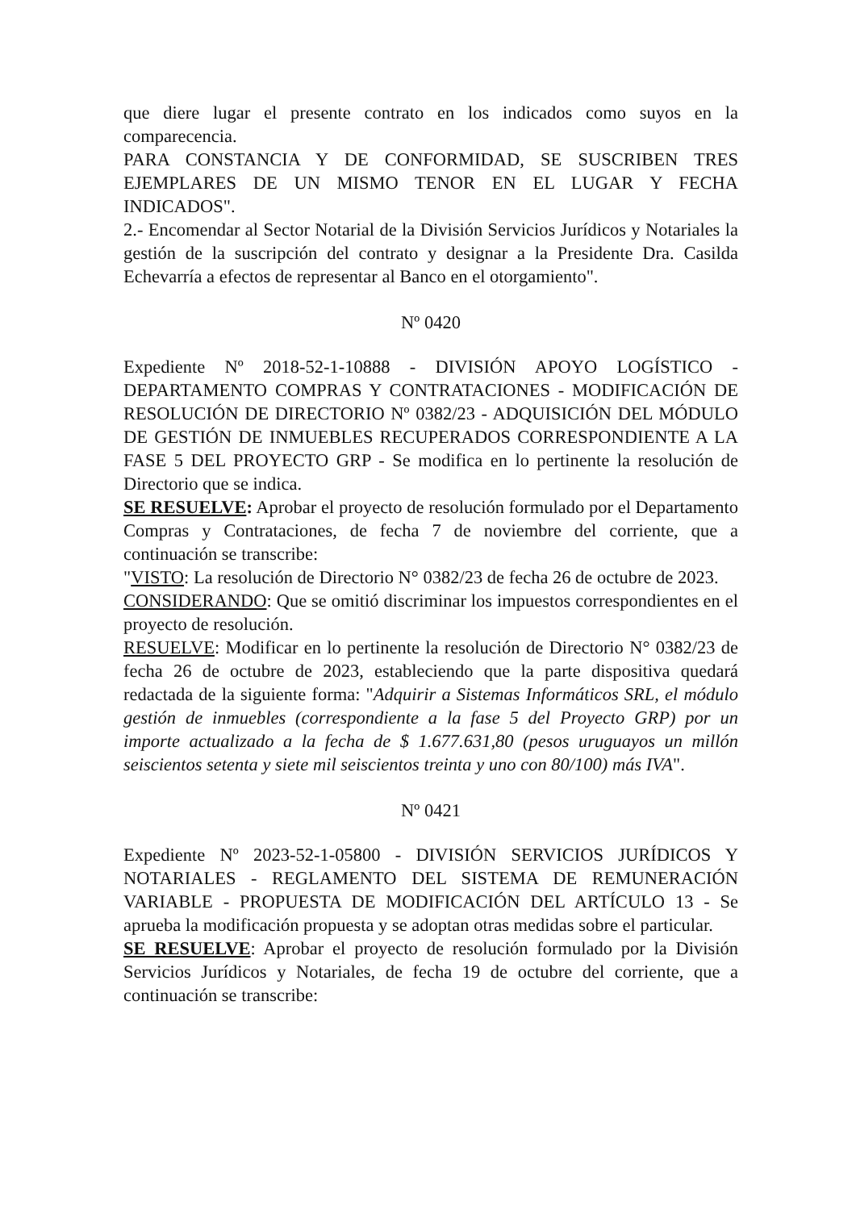que diere lugar el presente contrato en los indicados como suyos en la comparecencia.
PARA CONSTANCIA Y DE CONFORMIDAD, SE SUSCRIBEN TRES EJEMPLARES DE UN MISMO TENOR EN EL LUGAR Y FECHA INDICADOS".
2.- Encomendar al Sector Notarial de la División Servicios Jurídicos y Notariales la gestión de la suscripción del contrato y designar a la Presidente Dra. Casilda Echevarría a efectos de representar al Banco en el otorgamiento".
Nº 0420
Expediente Nº 2018-52-1-10888 - DIVISIÓN APOYO LOGÍSTICO - DEPARTAMENTO COMPRAS Y CONTRATACIONES - MODIFICACIÓN DE RESOLUCIÓN DE DIRECTORIO Nº 0382/23 - ADQUISICIÓN DEL MÓDULO DE GESTIÓN DE INMUEBLES RECUPERADOS CORRESPONDIENTE A LA FASE 5 DEL PROYECTO GRP - Se modifica en lo pertinente la resolución de Directorio que se indica.
SE RESUELVE: Aprobar el proyecto de resolución formulado por el Departamento Compras y Contrataciones, de fecha 7 de noviembre del corriente, que a continuación se transcribe:
"VISTO: La resolución de Directorio N° 0382/23 de fecha 26 de octubre de 2023.
CONSIDERANDO: Que se omitió discriminar los impuestos correspondientes en el proyecto de resolución.
RESUELVE: Modificar en lo pertinente la resolución de Directorio N° 0382/23 de fecha 26 de octubre de 2023, estableciendo que la parte dispositiva quedará redactada de la siguiente forma: "Adquirir a Sistemas Informáticos SRL, el módulo gestión de inmuebles (correspondiente a la fase 5 del Proyecto GRP) por un importe actualizado a la fecha de $ 1.677.631,80 (pesos uruguayos un millón seiscientos setenta y siete mil seiscientos treinta y uno con 80/100) más IVA".
Nº 0421
Expediente Nº 2023-52-1-05800 - DIVISIÓN SERVICIOS JURÍDICOS Y NOTARIALES - REGLAMENTO DEL SISTEMA DE REMUNERACIÓN VARIABLE - PROPUESTA DE MODIFICACIÓN DEL ARTÍCULO 13 - Se aprueba la modificación propuesta y se adoptan otras medidas sobre el particular.
SE RESUELVE: Aprobar el proyecto de resolución formulado por la División Servicios Jurídicos y Notariales, de fecha 19 de octubre del corriente, que a continuación se transcribe: